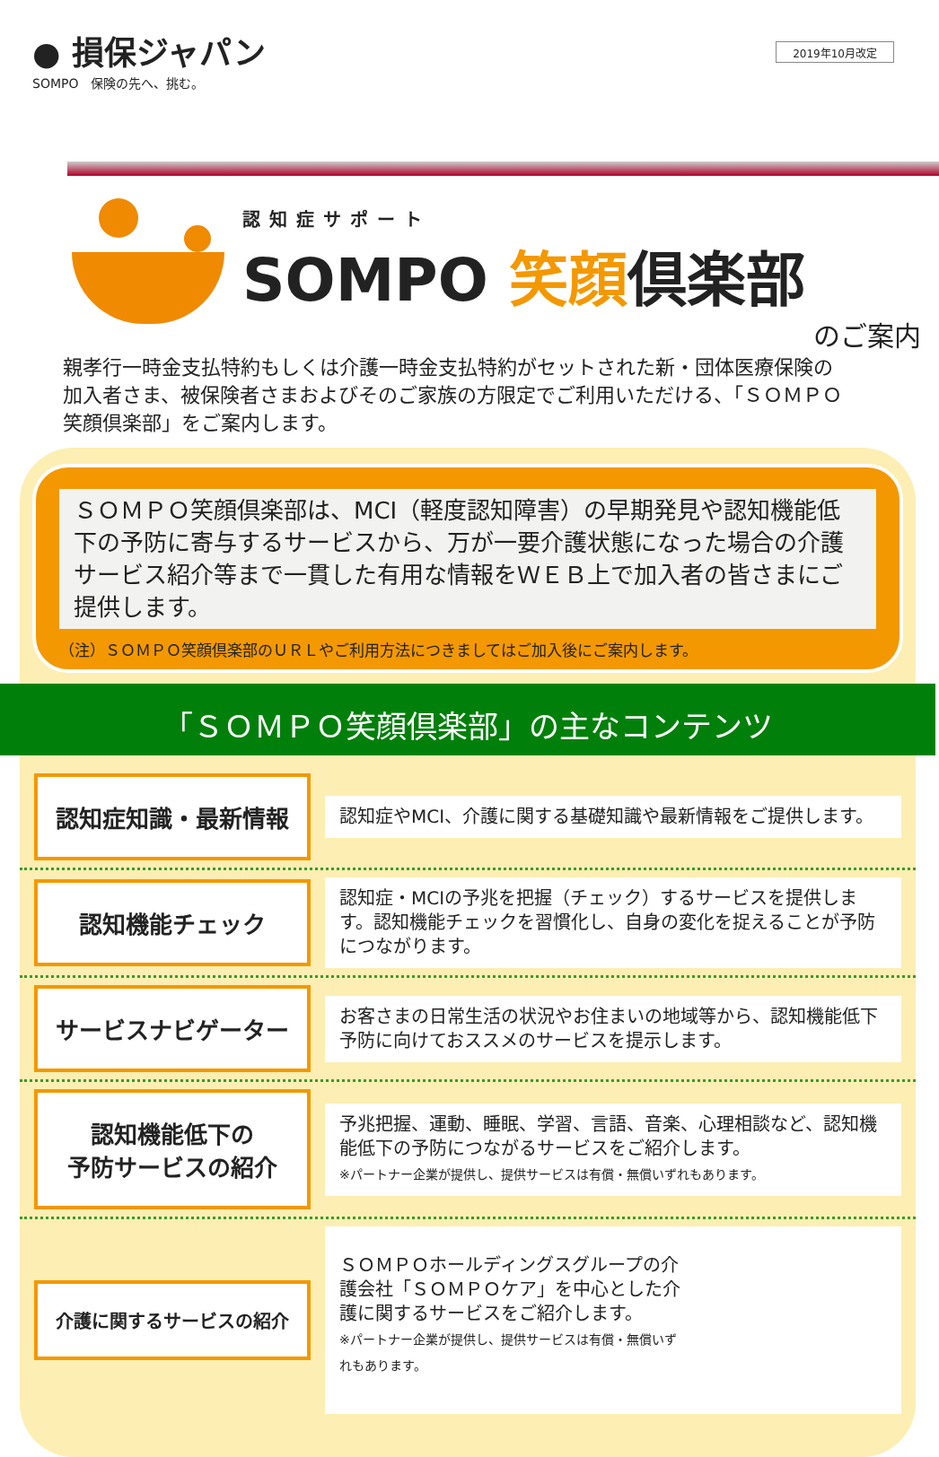● 損保ジャパン
SOMPO　保険の先へ、挑む。
2019年10月改定
認知症サポート
SOMPO 笑顔倶楽部
のご案内
親孝行一時金支払特約もしくは介護一時金支払特約がセットされた新・団体医療保険の加入者さま、被保険者さまおよびそのご家族の方限定でご利用いただける、「ＳＯＭＰＯ笑顔倶楽部」をご案内します。
ＳＯＭＰＯ笑顔倶楽部は、MCI（軽度認知障害）の早期発見や認知機能低下の予防に寄与するサービスから、万が一要介護状態になった場合の介護サービス紹介等まで一貫した有用な情報をＷＥＢ上で加入者の皆さまにご提供します。
（注）ＳＯＭＰＯ笑顔倶楽部のＵＲＬやご利用方法につきましてはご加入後にご案内します。
「ＳＯＭＰＯ笑顔倶楽部」の主なコンテンツ
認知症知識・最新情報
認知症やMCI、介護に関する基礎知識や最新情報をご提供します。
認知機能チェック
認知症・MCIの予兆を把握（チェック）するサービスを提供します。認知機能チェックを習慣化し、自身の変化を捉えることが予防につながります。
サービスナビゲーター
お客さまの日常生活の状況やお住まいの地域等から、認知機能低下予防に向けておススメのサービスを提示します。
認知機能低下の
予防サービスの紹介
予兆把握、運動、睡眠、学習、言語、音楽、心理相談など、認知機能低下の予防につながるサービスをご紹介します。
※パートナー企業が提供し、提供サービスは有償・無償いずれもあります。
介護に関するサービスの紹介
ＳＯＭＰＯホールディングスグループの介護会社「ＳＯＭＰＯケア」を中心とした介護に関するサービスをご紹介します。
※パートナー企業が提供し、提供サービスは有償・無償いずれもあります。